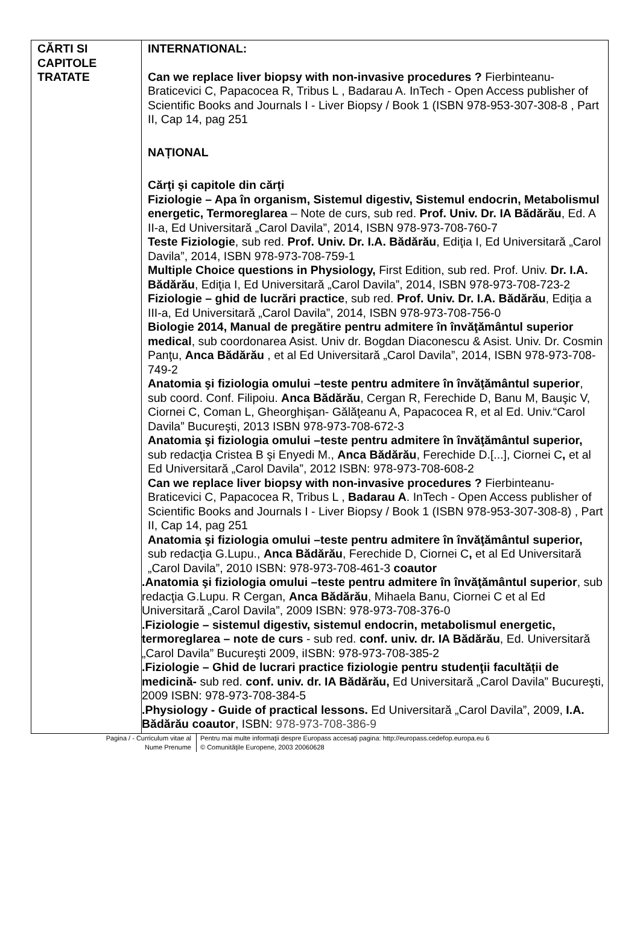| CĂRTI SI CAPITOLE TRATATE | INTERNATIONAL: Can we replace liver biopsy with non-invasive procedures ? Fierbinteanu-Braticevici C, Papacocea R, Tribus L , Badarau A. InTech - Open Access publisher of Scientific Books and Journals I - Liver Biopsy / Book 1 (ISBN 978-953-307-308-8 , Part II, Cap 14, pag 251 NAȚIONAL Cărţi şi capitole din cărţi Fiziologie – Apa în organism, Sistemul digestiv, Sistemul endocrin, Metabolismul energetic, Termoreglarea – Note de curs, sub red. Prof. Univ. Dr. IA Bădărău , Ed. A II-a, Ed Universitară „Carol Davila”, 2014, ISBN 978-973-708-760-7 Teste Fiziologie , sub red. Prof. Univ. Dr. I.A. Bădărău , Ediţia I, Ed Universitară „Carol Davila”, 2014, ISBN 978-973-708-759-1 Multiple Choice questions in Physiology, First Edition, sub red. Prof. Univ. Dr. I.A. Bădărău , Ediţia I, Ed Universitară „Carol Davila”, 2014, ISBN 978-973-708-723-2 Fiziologie – ghid de lucrări practice , sub red. Prof. Univ. Dr. I.A. Bădărău , Ediţia a III-a, Ed Universitară „Carol Davila”, 2014, ISBN 978-973-708-756-0 Biologie 2014, Manual de pregătire pentru admitere în învăţământul superior medical , sub coordonarea Asist. Univ dr. Bogdan Diaconescu & Asist. Univ. Dr. Cosmin Panţu, Anca Bădărău , et al Ed Universitară „Carol Davila”, 2014, ISBN 978-973-708-749-2 Anatomia şi fiziologia omului –teste pentru admitere în învăţământul superior , sub coord. Conf. Filipoiu. Anca Bădărău , Cergan R, Ferechide D, Banu M, Bauşic V, Ciornei C, Coman L, Gheorghişan- Gălăţeanu A, Papacocea R, et al Ed. Univ.“Carol Davila” Bucureşti, 2013 ISBN 978-973-708-672-3 Anatomia şi fiziologia omului –teste pentru admitere în învăţământul superior, sub redacţia Cristea B şi Enyedi M., Anca Bădărău , Ferechide D.[...], Ciornei C , et al Ed Universitară „Carol Davila”, 2012 ISBN: 978-973-708-608-2 Can we replace liver biopsy with non-invasive procedures ? Fierbinteanu-Braticevici C, Papacocea R, Tribus L , Badarau A . InTech - Open Access publisher of Scientific Books and Journals I - Liver Biopsy / Book 1 (ISBN 978-953-307-308-8) , Part II, Cap 14, pag 251 Anatomia şi fiziologia omului –teste pentru admitere în învăţământul superior, sub redacţia G.Lupu., Anca Bădărău , Ferechide D, Ciornei C , et al Ed Universitară „Carol Davila”, 2010 ISBN: 978-973-708-461-3 coautor .Anatomia şi fiziologia omului –teste pentru admitere în învăţământul superior , sub redacţia G.Lupu. R Cergan, Anca Bădărău , Mihaela Banu, Ciornei C et al Ed Universitară „Carol Davila”, 2009 ISBN: 978-973-708-376-0 .Fiziologie – sistemul digestiv, sistemul endocrin, metabolismul energetic, termoreglarea – note de curs - sub red. conf. univ. dr. IA Bădărău , Ed. Universitară „Carol Davila” Bucureşti 2009, iISBN: 978-973-708-385-2 .Fiziologie – Ghid de lucrari practice fiziologie pentru studenţii facultății de medicină- sub red. conf. univ. dr. IA Bădărău, Ed Universitară „Carol Davila” Bucureşti, 2009 ISBN: 978-973-708-384-5 .Physiology - Guide of practical lessons. Ed Universitară „Carol Davila”, 2009, I.A. Bădărău coautor , ISBN: 978-973-708-386-9 |
Pagina / - Curriculum vitae al Nume Prenume
Pentru mai multe informaţii despre Europass accesaţi pagina: http://europass.cedefop.europa.eu 6
© Comunităţile Europene, 2003 20060628